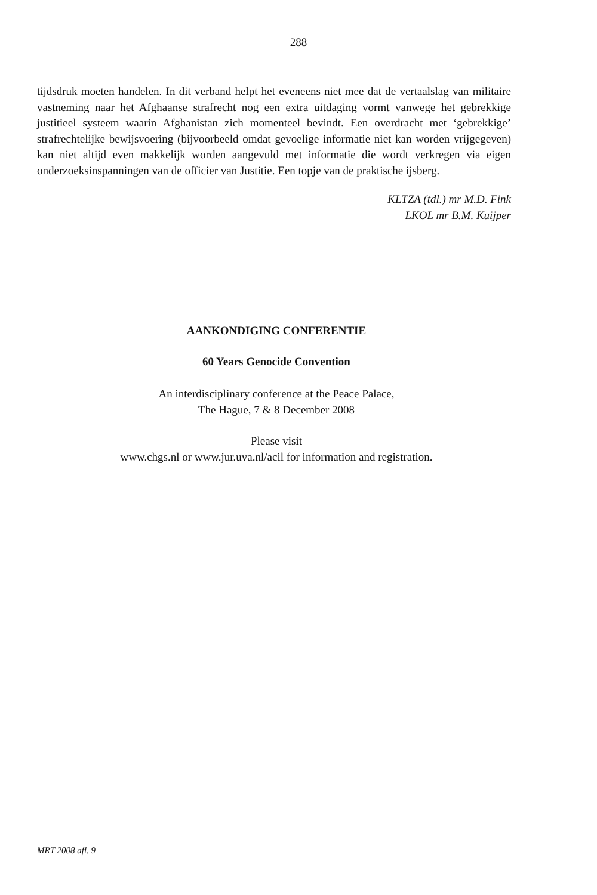288
tijdsdruk moeten handelen. In dit verband helpt het eveneens niet mee dat de vertaalslag van militaire vastneming naar het Afghaanse strafrecht nog een extra uitdaging vormt vanwege het gebrekkige justitieel systeem waarin Afghanistan zich momenteel bevindt. Een overdracht met ‘gebrekkige’ strafrechtelijke bewijsvoering (bijvoorbeeld omdat gevoelige informatie niet kan worden vrijgegeven) kan niet altijd even makkelijk worden aangevuld met informatie die wordt verkregen via eigen onderzoeksinspanningen van de officier van Justitie. Een topje van de praktische ijsberg.
KLTZA (tdl.) mr M.D. Fink
LKOL mr B.M. Kuijper
AANKONDIGING CONFERENTIE
60 Years Genocide Convention
An interdisciplinary conference at the Peace Palace,
The Hague, 7 & 8 December 2008
Please visit
www.chgs.nl or www.jur.uva.nl/acil for information and registration.
MRT 2008 afl. 9